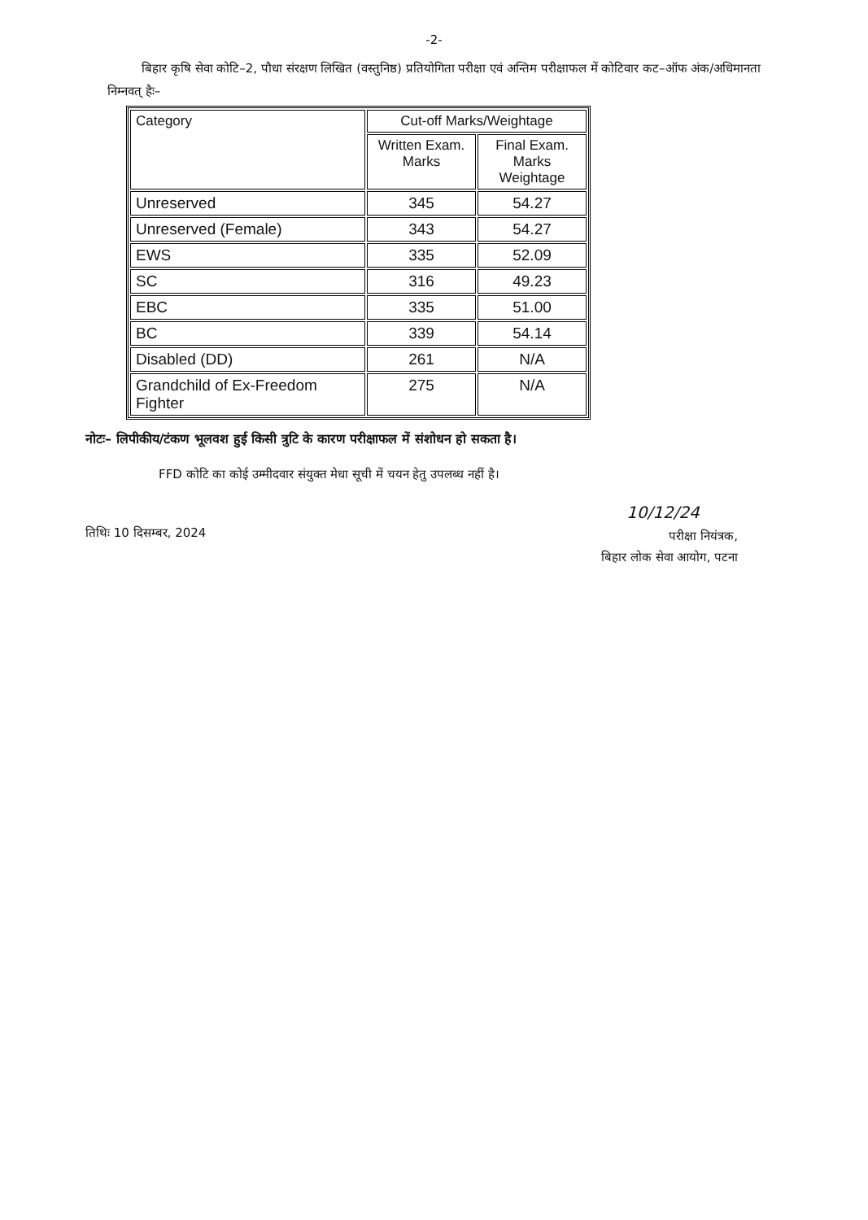-2-
बिहार कृषि सेवा कोटि–2, पौधा संरक्षण लिखित (वस्तुनिष्ठ) प्रतियोगिता परीक्षा एवं अन्तिम परीक्षाफल में कोटिवार कट–ऑफ अंक/अधिमानता निम्नवत् हैः–
| Category | Cut-off Marks/Weightage | |
| --- | --- | --- |
| | Written Exam. Marks | Final Exam. Marks Weightage |
| Unreserved | 345 | 54.27 |
| Unreserved (Female) | 343 | 54.27 |
| EWS | 335 | 52.09 |
| SC | 316 | 49.23 |
| EBC | 335 | 51.00 |
| BC | 339 | 54.14 |
| Disabled (DD) | 261 | N/A |
| Grandchild of Ex-Freedom Fighter | 275 | N/A |
नोटः– लिपीकीय/टंकण भूलवश हुई किसी त्रुटि के कारण परीक्षाफल में संशोधन हो सकता है।
FFD कोटि का कोई उम्मीदवार संयुक्त मेधा सूची में चयन हेतु उपलब्ध नहीं है।
10/12/24
तिथिः 10 दिसम्बर, 2024
परीक्षा नियंत्रक,
बिहार लोक सेवा आयोग, पटना